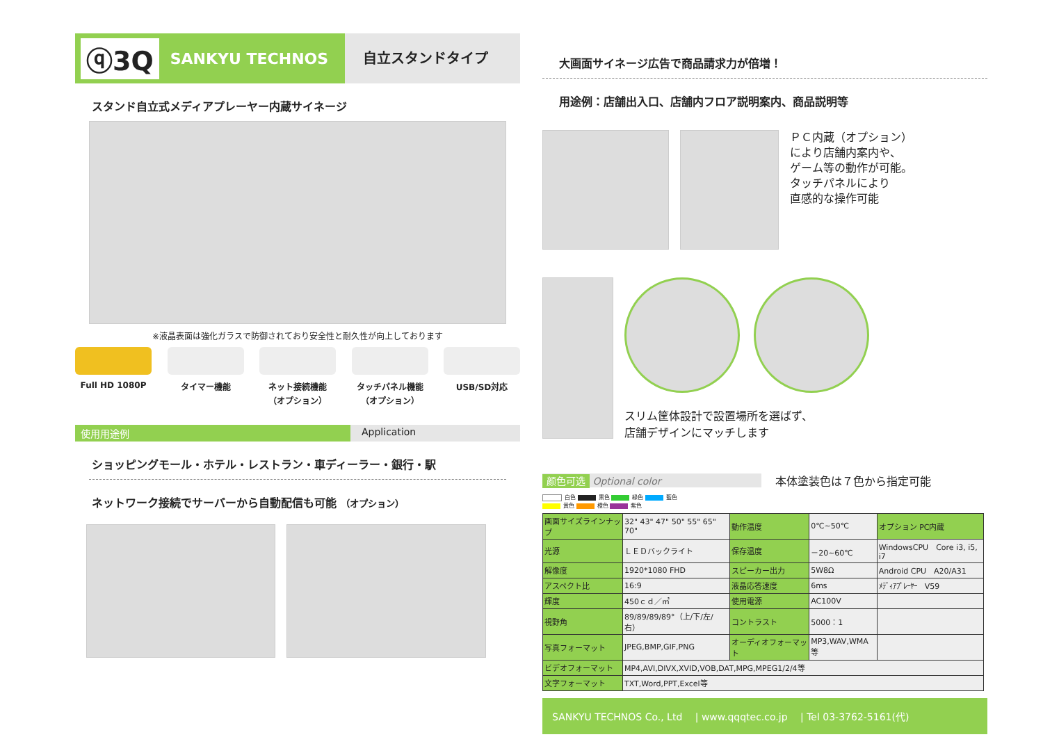ⓠ3Q SANKYU TECHNOS
自立スタンドタイプ
スタンド自立式メディアプレーヤー内蔵サイネージ
※液晶表面は強化ガラスで防御されており安全性と耐久性が向上しております
Full HD 1080P タイマー機能 ネット接続機能
（オプション）
タッチパネル機能
（オプション）
USB/SD対応
使用用途例 Application
ショッピングモール・ホテル・レストラン・車ディーラー・銀行・駅
ネットワーク接続でサーバーから自動配信も可能 （オプション）
大画面サイネージ広告で商品請求力が倍増！
用途例：店舗出入口、店舗内フロア説明案内、商品説明等
ＰＣ内蔵（オプション）
により店舗内案内や、
ゲーム等の動作が可能。
タッチパネルにより
直感的な操作可能
スリム筐体設計で設置場所を選ばず、
店舗デザインにマッチします
颜色可选 Optional color 本体塗装色は７色から指定可能
白色 黒色 緑色 藍色
黄色 橙色 紫色
| 画面サイズラインナップ | 32" 43" 47" 50" 55" 65" 70" | 動作温度 | 0℃~50℃ | オプション PC内蔵 |
| 光源 | ＬＥＤバックライト | 保存温度 | －20~60℃ | WindowsCPU Core i3, i5, i7 |
| 解像度 | 1920*1080 FHD | スピーカー出力 | 5W8Ω | Android CPU A20/A31 |
| アスペクト比 | 16:9 | 液晶応答速度 | 6ms | ﾒﾃﾞｨｱﾌﾟﾚｰﾔｰ V59 |
| 輝度 | 450ｃｄ／㎡ | 使用電源 | AC100V | |
| 視野角 | 89/89/89/89°（上/下/左/右） | コントラスト | 5000：1 | |
| 写真フォーマット | JPEG,BMP,GIF,PNG | オーディオフォーマット | MP3,WAV,WMA等 | |
| ビデオフォーマット | MP4,AVI,DIVX,XVID,VOB,DAT,MPG,MPEG1/2/4等 | | | |
| 文字フォーマット | TXT,Word,PPT,Excel等 | | | |
SANKYU TECHNOS Co., Ltd　 | www.qqqtec.co.jp　 | Tel 03-3762-5161(代)